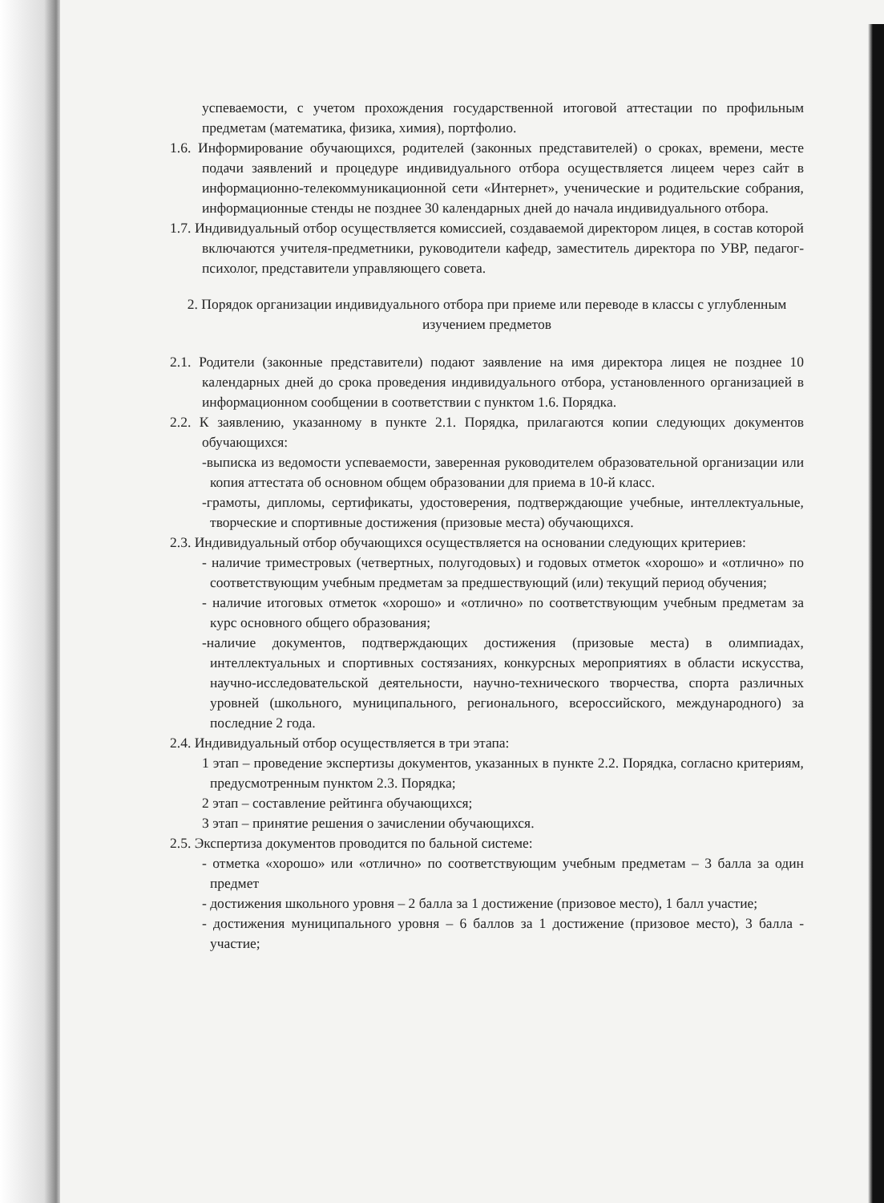успеваемости, с учетом прохождения государственной итоговой аттестации по профильным предметам (математика, физика, химия), портфолио.
1.6. Информирование обучающихся, родителей (законных представителей) о сроках, времени, месте подачи заявлений и процедуре индивидуального отбора осуществляется лицеем через сайт в информационно-телекоммуникационной сети «Интернет», ученические и родительские собрания, информационные стенды не позднее 30 календарных дней до начала индивидуального отбора.
1.7. Индивидуальный отбор осуществляется комиссией, создаваемой директором лицея, в состав которой включаются учителя-предметники, руководители кафедр, заместитель директора по УВР, педагог-психолог, представители управляющего совета.
2. Порядок организации индивидуального отбора при приеме или переводе в классы с углубленным изучением предметов
2.1. Родители (законные представители) подают заявление на имя директора лицея не позднее 10 календарных дней до срока проведения индивидуального отбора, установленного организацией в информационном сообщении в соответствии с пунктом 1.6. Порядка.
2.2. К заявлению, указанному в пункте 2.1. Порядка, прилагаются копии следующих документов обучающихся:
-выписка из ведомости успеваемости, заверенная руководителем образовательной организации или копия аттестата об основном общем образовании для приема в 10-й класс.
-грамоты, дипломы, сертификаты, удостоверения, подтверждающие учебные, интеллектуальные, творческие и спортивные достижения (призовые места) обучающихся.
2.3. Индивидуальный отбор обучающихся осуществляется на основании следующих критериев:
- наличие триместровых (четвертных, полугодовых) и годовых отметок «хорошо» и «отлично» по соответствующим учебным предметам за предшествующий (или) текущий период обучения;
- наличие итоговых отметок «хорошо» и «отлично» по соответствующим учебным предметам за курс основного общего образования;
-наличие документов, подтверждающих достижения (призовые места) в олимпиадах, интеллектуальных и спортивных состязаниях, конкурсных мероприятиях в области искусства, научно-исследовательской деятельности, научно-технического творчества, спорта различных уровней (школьного, муниципального, регионального, всероссийского, международного) за последние 2 года.
2.4. Индивидуальный отбор осуществляется в три этапа:
1 этап – проведение экспертизы документов, указанных в пункте 2.2. Порядка, согласно критериям, предусмотренным пунктом 2.3. Порядка;
2 этап – составление рейтинга обучающихся;
3 этап – принятие решения о зачислении обучающихся.
2.5. Экспертиза документов проводится по бальной системе:
- отметка «хорошо» или «отлично» по соответствующим учебным предметам – 3 балла за один предмет
- достижения школьного уровня – 2 балла за 1 достижение (призовое место), 1 балл участие;
- достижения муниципального уровня – 6 баллов за 1 достижение (призовое место), 3 балла - участие;